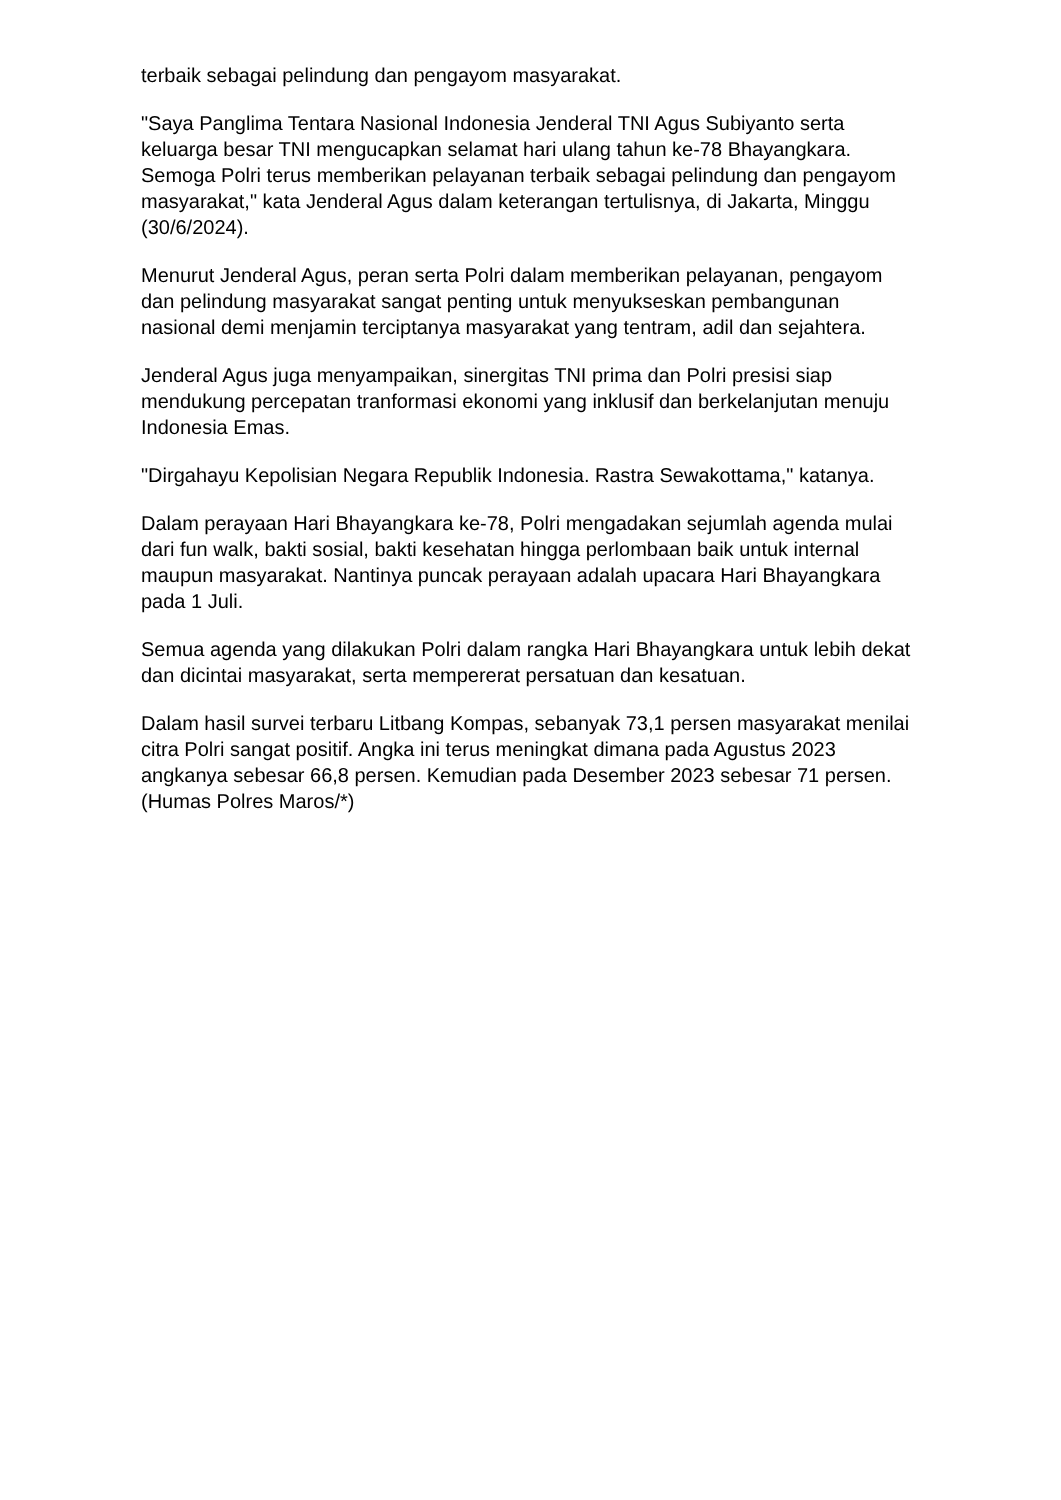terbaik sebagai pelindung dan pengayom masyarakat.
"Saya Panglima Tentara Nasional Indonesia Jenderal TNI Agus Subiyanto serta keluarga besar TNI mengucapkan selamat hari ulang tahun ke-78 Bhayangkara. Semoga Polri terus memberikan pelayanan terbaik sebagai pelindung dan pengayom masyarakat," kata Jenderal Agus dalam keterangan tertulisnya, di Jakarta, Minggu (30/6/2024).
Menurut Jenderal Agus, peran serta Polri dalam memberikan pelayanan, pengayom dan pelindung masyarakat sangat penting untuk menyukseskan pembangunan nasional demi menjamin terciptanya masyarakat yang tentram, adil dan sejahtera.
Jenderal Agus juga menyampaikan, sinergitas TNI prima dan Polri presisi siap mendukung percepatan tranformasi ekonomi yang inklusif dan berkelanjutan menuju Indonesia Emas.
"Dirgahayu Kepolisian Negara Republik Indonesia. Rastra Sewakottama," katanya.
Dalam perayaan Hari Bhayangkara ke-78, Polri mengadakan sejumlah agenda mulai dari fun walk, bakti sosial, bakti kesehatan hingga perlombaan baik untuk internal maupun masyarakat. Nantinya puncak perayaan adalah upacara Hari Bhayangkara pada 1 Juli.
Semua agenda yang dilakukan Polri dalam rangka Hari Bhayangkara untuk lebih dekat dan dicintai masyarakat, serta mempererat persatuan dan kesatuan.
Dalam hasil survei terbaru Litbang Kompas, sebanyak 73,1 persen masyarakat menilai citra Polri sangat positif. Angka ini terus meningkat dimana pada Agustus 2023 angkanya sebesar 66,8 persen. Kemudian pada Desember 2023 sebesar 71 persen. (Humas Polres Maros/*)